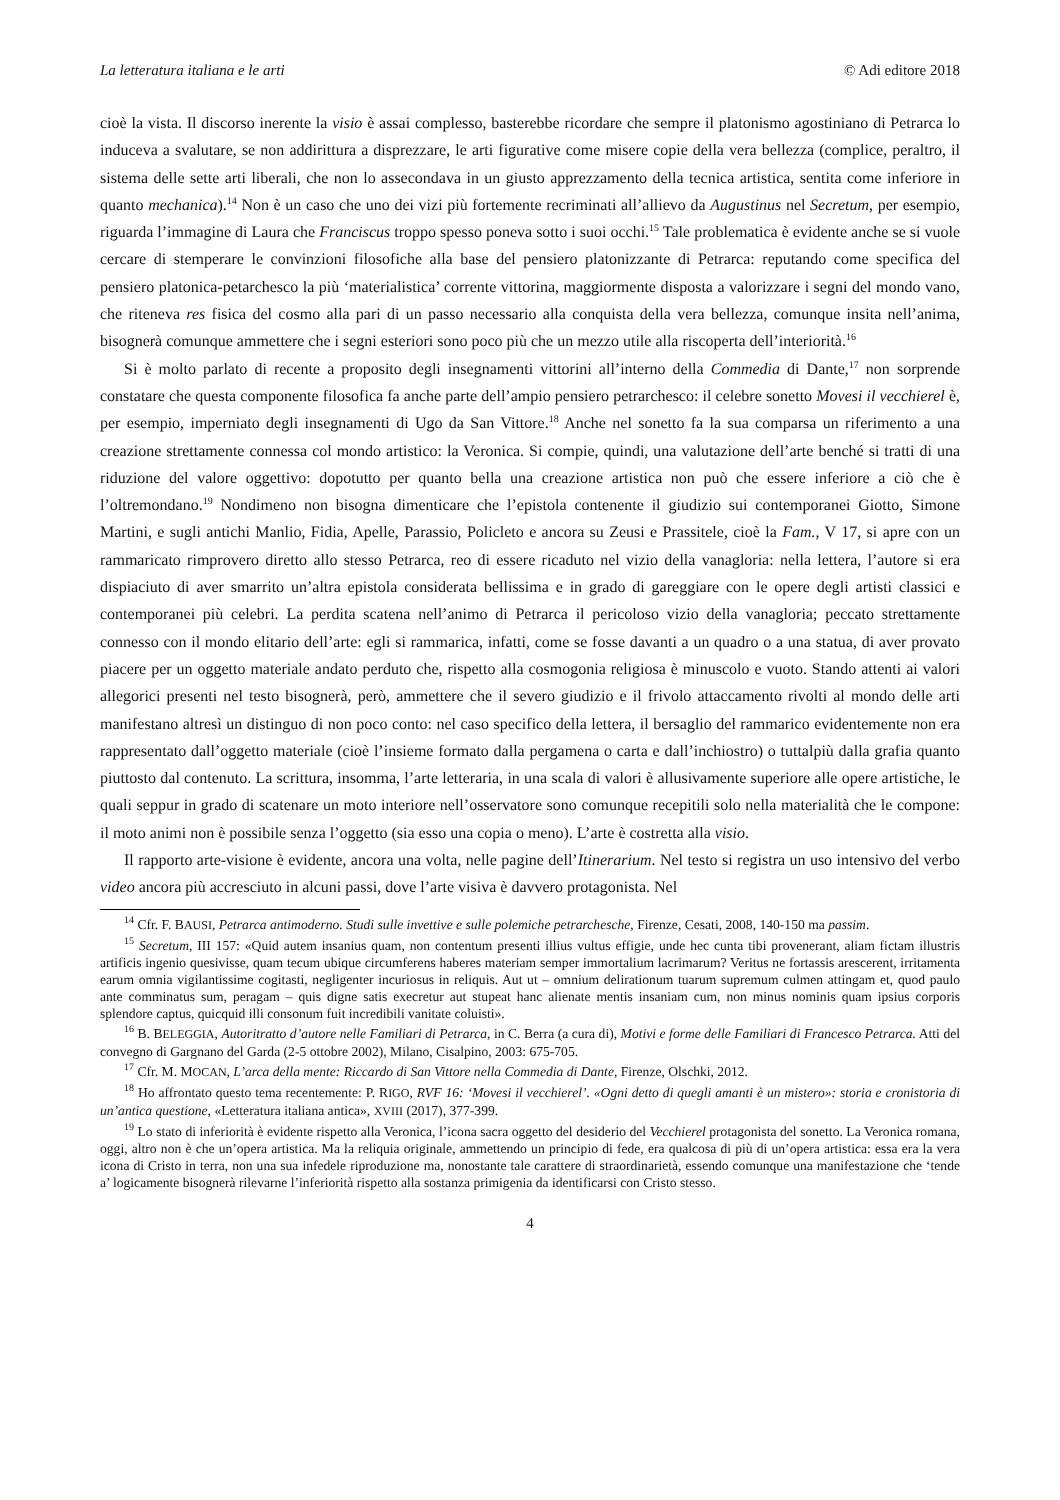La letteratura italiana e le arti © Adi editore 2018
cioè la vista. Il discorso inerente la visio è assai complesso, basterebbe ricordare che sempre il platonismo agostiniano di Petrarca lo induceva a svalutare, se non addirittura a disprezzare, le arti figurative come misere copie della vera bellezza (complice, peraltro, il sistema delle sette arti liberali, che non lo assecondava in un giusto apprezzamento della tecnica artistica, sentita come inferiore in quanto mechanica).<sup>14</sup> Non è un caso che uno dei vizi più fortemente recriminati all’allievo da Augustinus nel Secretum, per esempio, riguarda l’immagine di Laura che Franciscus troppo spesso poneva sotto i suoi occhi.<sup>15</sup> Tale problematica è evidente anche se si vuole cercare di stemperare le convinzioni filosofiche alla base del pensiero platonizzante di Petrarca: reputando come specifica del pensiero platonica-petarchesco la più ‘materialistica’ corrente vittorina, maggiormente disposta a valorizzare i segni del mondo vano, che riteneva res fisica del cosmo alla pari di un passo necessario alla conquista della vera bellezza, comunque insita nell’anima, bisognerà comunque ammettere che i segni esteriori sono poco più che un mezzo utile alla riscoperta dell’interiorità.<sup>16</sup>
Si è molto parlato di recente a proposito degli insegnamenti vittorini all’interno della Commedia di Dante,<sup>17</sup> non sorprende constatare che questa componente filosofica fa anche parte dell’ampio pensiero petrarchesco: il celebre sonetto Movesi il vecchierel è, per esempio, imperniato degli insegnamenti di Ugo da San Vittore.<sup>18</sup> Anche nel sonetto fa la sua comparsa un riferimento a una creazione strettamente connessa col mondo artistico: la Veronica. Si compie, quindi, una valutazione dell’arte benché si tratti di una riduzione del valore oggettivo: dopotutto per quanto bella una creazione artistica non può che essere inferiore a ciò che è l’oltremondano.<sup>19</sup> Nondimeno non bisogna dimenticare che l’epistola contenente il giudizio sui contemporanei Giotto, Simone Martini, e sugli antichi Manlio, Fidia, Apelle, Parassio, Policleto e ancora su Zeusi e Prassitele, cioè la Fam., V 17, si apre con un rammaricato rimprovero diretto allo stesso Petrarca, reo di essere ricaduto nel vizio della vanagloria: nella lettera, l’autore si era dispiaciuto di aver smarrito un’altra epistola considerata bellissima e in grado di gareggiare con le opere degli artisti classici e contemporanei più celebri. La perdita scatena nell’animo di Petrarca il pericoloso vizio della vanagloria; peccato strettamente connesso con il mondo elitario dell’arte: egli si rammarica, infatti, come se fosse davanti a un quadro o a una statua, di aver provato piacere per un oggetto materiale andato perduto che, rispetto alla cosmogonia religiosa è minuscolo e vuoto. Stando attenti ai valori allegorici presenti nel testo bisognerà, però, ammettere che il severo giudizio e il frivolo attaccamento rivolti al mondo delle arti manifestano altresì un distinguo di non poco conto: nel caso specifico della lettera, il bersaglio del rammarico evidentemente non era rappresentato dall’oggetto materiale (cioè l’insieme formato dalla pergamena o carta e dall’inchiostro) o tuttalpiù dalla grafia quanto piuttosto dal contenuto. La scrittura, insomma, l’arte letteraria, in una scala di valori è allusivamente superiore alle opere artistiche, le quali seppur in grado di scatenare un moto interiore nell’osservatore sono comunque recepitili solo nella materialità che le compone: il moto animi non è possibile senza l’oggetto (sia esso una copia o meno). L’arte è costretta alla visio.
Il rapporto arte-visione è evidente, ancora una volta, nelle pagine dell’Itinerarium. Nel testo si registra un uso intensivo del verbo video ancora più accresciuto in alcuni passi, dove l’arte visiva è davvero protagonista. Nel
<sup>14</sup> Cfr. F. BAUSI, Petrarca antimoderno. Studi sulle invettive e sulle polemiche petrarchesche, Firenze, Cesati, 2008, 140-150 ma passim.
<sup>15</sup> Secretum, III 157: «Quid autem insanius quam, non contentum presenti illius vultus effigie, unde hec cunta tibi provenerant, aliam fictam illustris artificis ingenio quesivisse, quam tecum ubique circumferens haberes materiam semper immortalium lacrimarum? Veritus ne fortassis arescerent, irritamenta earum omnia vigilantissime cogitasti, negligenter incuriosus in reliquis. Aut ut – omnium delirationum tuarum supremum culmen attingam et, quod paulo ante comminatus sum, peragam – quis digne satis execretur aut stupeat hanc alienate mentis insaniam cum, non minus nominis quam ipsius corporis splendore captus, quicquid illi consonum fuit incredibili vanitate coluisti».
<sup>16</sup> B. BELEGGIA, Autoritratto d’autore nelle Familiari di Petrarca, in C. Berra (a cura di), Motivi e forme delle Familiari di Francesco Petrarca. Atti del convegno di Gargnano del Garda (2-5 ottobre 2002), Milano, Cisalpino, 2003: 675-705.
<sup>17</sup> Cfr. M. MOCAN, L’arca della mente: Riccardo di San Vittore nella Commedia di Dante, Firenze, Olschki, 2012.
<sup>18</sup> Ho affrontato questo tema recentemente: P. RIGO, RVF 16: ‘Movesi il vecchierel’. «Ogni detto di quegli amanti è un mistero»: storia e cronistoria di un’antica questione, «Letteratura italiana antica», XVIII (2017), 377-399.
<sup>19</sup> Lo stato di inferiorità è evidente rispetto alla Veronica, l’icona sacra oggetto del desiderio del Vecchierel protagonista del sonetto. La Veronica romana, oggi, altro non è che un’opera artistica. Ma la reliquia originale, ammettendo un principio di fede, era qualcosa di più di un’opera artistica: essa era la vera icona di Cristo in terra, non una sua infedele riproduzione ma, nonostante tale carattere di straordinarietà, essendo comunque una manifestazione che ‘tende a’ logicamente bisognerà rilevarne l’inferiorità rispetto alla sostanza primigenia da identificarsi con Cristo stesso.
4